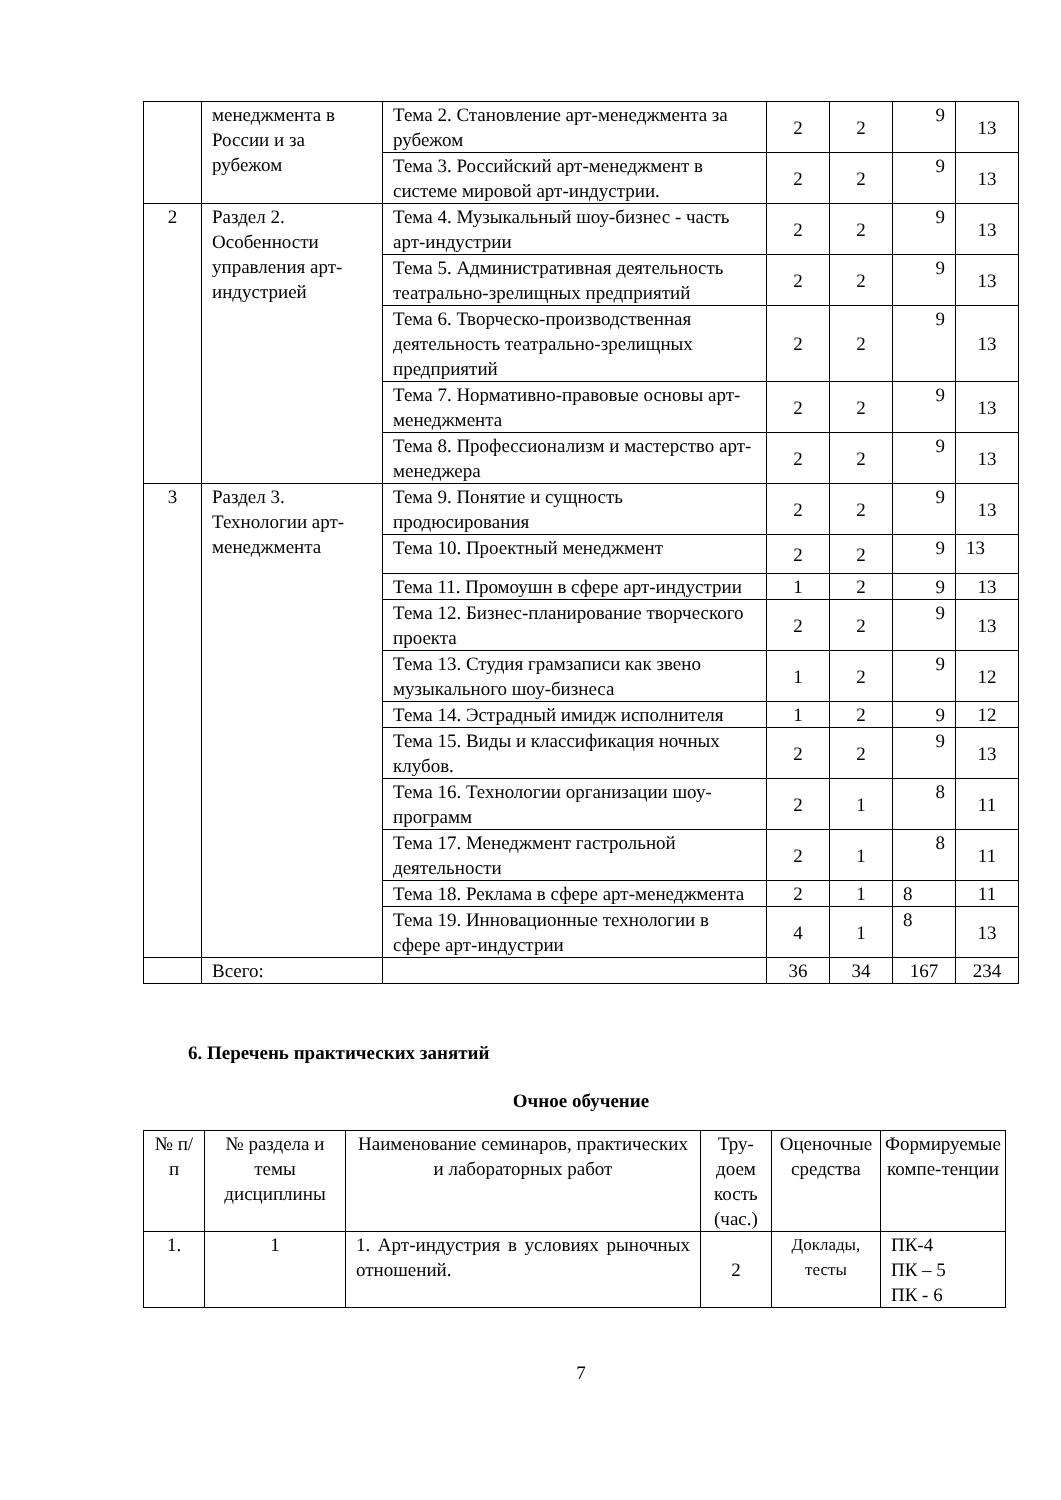| | менеджмента в России и за рубежом | Тема 2. Становление арт-менеджмента за рубежом | 2 | 2 | 9 | 13 |
| | | Тема 3. Российский арт-менеджмент в системе мировой арт-индустрии. | 2 | 2 | 9 | 13 |
| 2 | Раздел 2. Особенности управления арт-индустрией | Тема 4. Музыкальный шоу-бизнес - часть арт-индустрии | 2 | 2 | 9 | 13 |
| | | Тема 5. Административная деятельность театрально-зрелищных предприятий | 2 | 2 | 9 | 13 |
| | | Тема 6. Творческо-производственная деятельность театрально-зрелищных предприятий | 2 | 2 | 9 | 13 |
| | | Тема 7. Нормативно-правовые основы арт-менеджмента | 2 | 2 | 9 | 13 |
| | | Тема 8. Профессионализм и мастерство арт-менеджера | 2 | 2 | 9 | 13 |
| 3 | Раздел 3. Технологии арт-менеджмента | Тема 9. Понятие и сущность продюсирования | 2 | 2 | 9 | 13 |
| | | Тема 10. Проектный менеджмент | 2 | 2 | 9 | 13 |
| | | Тема 11. Промоушн в сфере арт-индустрии | 1 | 2 | 9 | 13 |
| | | Тема 12. Бизнес-планирование творческого проекта | 2 | 2 | 9 | 13 |
| | | Тема 13. Студия грамзаписи как звено музыкального шоу-бизнеса | 1 | 2 | 9 | 12 |
| | | Тема 14. Эстрадный имидж исполнителя | 1 | 2 | 9 | 12 |
| | | Тема 15. Виды и классификация ночных клубов. | 2 | 2 | 9 | 13 |
| | | Тема 16. Технологии организации шоу-программ | 2 | 1 | 8 | 11 |
| | | Тема 17. Менеджмент гастрольной деятельности | 2 | 1 | 8 | 11 |
| | | Тема 18. Реклама в сфере арт-менеджмента | 2 | 1 | 8 | 11 |
| | | Тема 19. Инновационные технологии в сфере арт-индустрии | 4 | 1 | 8 | 13 |
| | Всего: | | 36 | 34 | 167 | 234 |
6. Перечень практических занятий
Очное обучение
| № п/п | № раздела и темы дисциплины | Наименование семинаров, практических и лабораторных работ | Тру-доем кость (час.) | Оценочные средства | Формируемые компе-тенции |
| 1. | 1 | 1. Арт-индустрия в условиях рыночных отношений. | 2 | Доклады, тесты | ПК-4 ПК – 5 ПК - 6 |
7